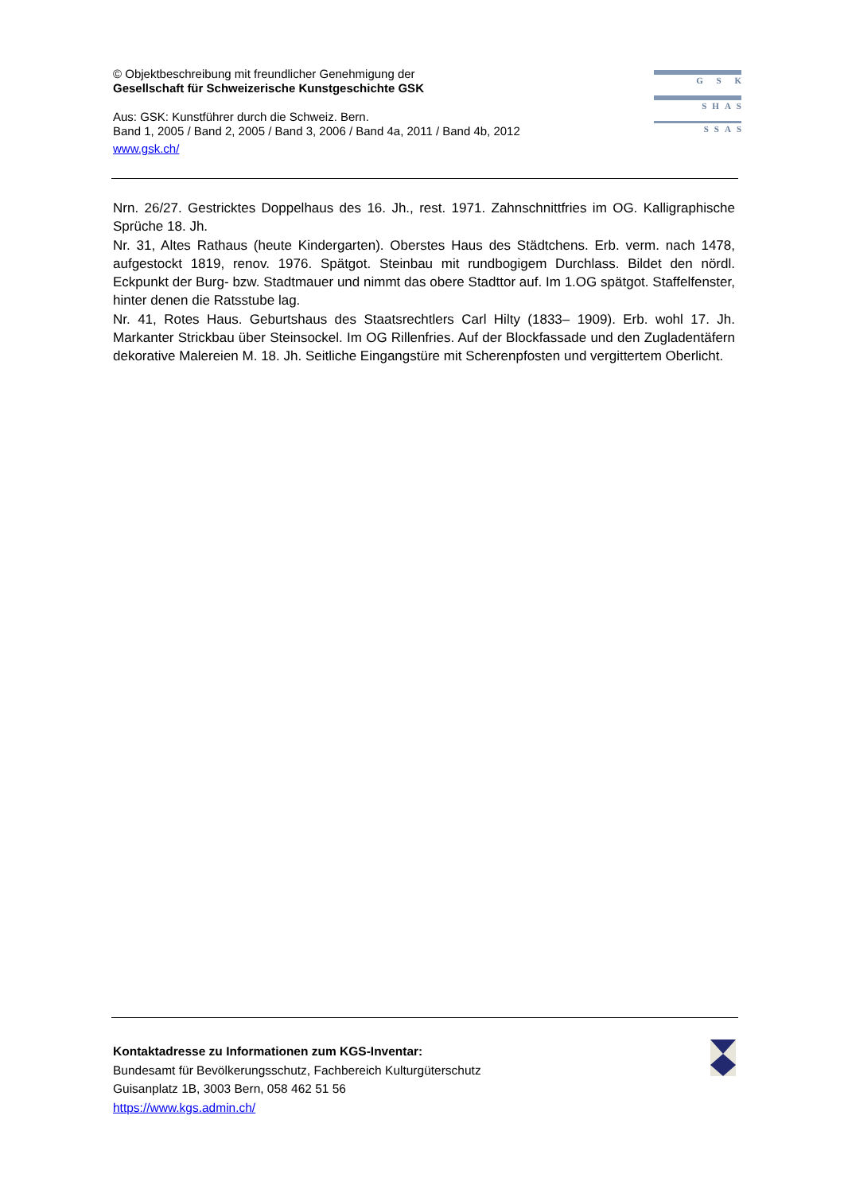© Objektbeschreibung mit freundlicher Genehmigung der
Gesellschaft für Schweizerische Kunstgeschichte GSK
Aus: GSK: Kunstführer durch die Schweiz. Bern.
Band 1, 2005 / Band 2, 2005 / Band 3, 2006 / Band 4a, 2011 / Band 4b, 2012
www.gsk.ch/
G S K
SHAS
SSAS
Nrn. 26/27. Gestricktes Doppelhaus des 16. Jh., rest. 1971. Zahnschnittfries im OG. Kalligraphische Sprüche 18. Jh.
Nr. 31, Altes Rathaus (heute Kindergarten). Oberstes Haus des Städtchens. Erb. verm. nach 1478, aufgestockt 1819, renov. 1976. Spätgot. Steinbau mit rundbogigem Durchlass. Bildet den nördl. Eckpunkt der Burg- bzw. Stadtmauer und nimmt das obere Stadttor auf. Im 1.OG spätgot. Staffelfenster, hinter denen die Ratsstube lag.
Nr. 41, Rotes Haus. Geburtshaus des Staatsrechtlers Carl Hilty (1833– 1909). Erb. wohl 17. Jh. Markanter Strickbau über Steinsockel. Im OG Rillenfries. Auf der Blockfassade und den Zugladentäfern dekorative Malereien M. 18. Jh. Seitliche Eingangstüre mit Scherenpfosten und vergittertem Oberlicht.
Kontaktadresse zu Informationen zum KGS-Inventar:
Bundesamt für Bevölkerungsschutz, Fachbereich Kulturgüterschutz
Guisanplatz 1B, 3003 Bern, 058 462 51 56
https://www.kgs.admin.ch/